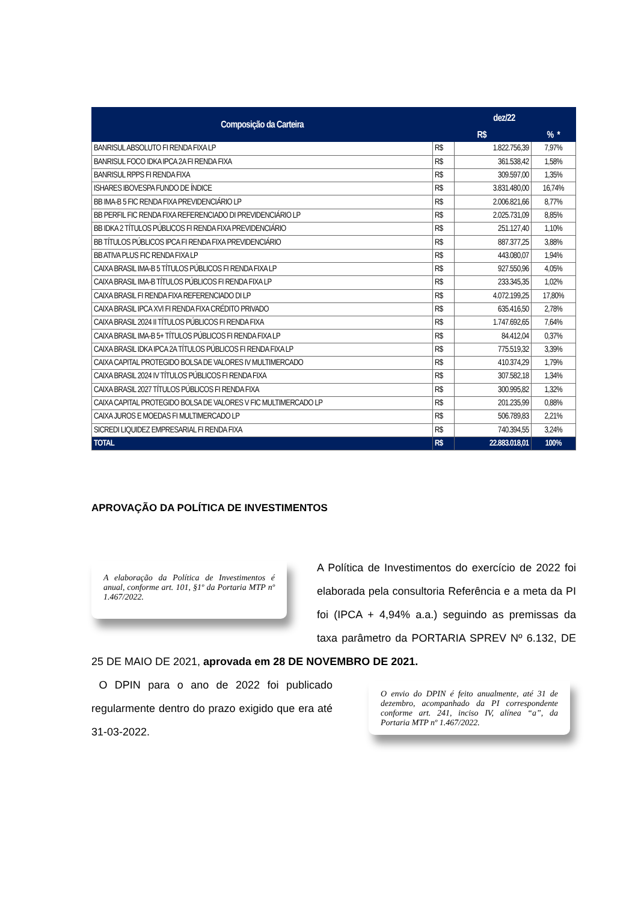| Composição da Carteira | dez/22 | | |
| --- | --- | --- | --- |
| | R$ | | % * |
| BANRISUL ABSOLUTO FI RENDA FIXA LP | R$ | 1.822.756,39 | 7,97% |
| BANRISUL FOCO IDKA IPCA 2A FI RENDA FIXA | R$ | 361.538,42 | 1,58% |
| BANRISUL RPPS FI RENDA FIXA | R$ | 309.597,00 | 1,35% |
| ISHARES IBOVESPA FUNDO DE ÍNDICE | R$ | 3.831.480,00 | 16,74% |
| BB IMA-B 5 FIC RENDA FIXA PREVIDENCIÁRIO LP | R$ | 2.006.821,66 | 8,77% |
| BB PERFIL FIC RENDA FIXA REFERENCIADO DI PREVIDENCIÁRIO LP | R$ | 2.025.731,09 | 8,85% |
| BB IDKA 2 TÍTULOS PÚBLICOS FI RENDA FIXA PREVIDENCIÁRIO | R$ | 251.127,40 | 1,10% |
| BB TÍTULOS PÚBLICOS IPCA FI RENDA FIXA PREVIDENCIÁRIO | R$ | 887.377,25 | 3,88% |
| BB ATIVA PLUS FIC RENDA FIXA LP | R$ | 443.080,07 | 1,94% |
| CAIXA BRASIL IMA-B 5 TÍTULOS PÚBLICOS FI RENDA FIXA LP | R$ | 927.550,96 | 4,05% |
| CAIXA BRASIL IMA-B TÍTULOS PÚBLICOS FI RENDA FIXA LP | R$ | 233.345,35 | 1,02% |
| CAIXA BRASIL FI RENDA FIXA REFERENCIADO DI LP | R$ | 4.072.199,25 | 17,80% |
| CAIXA BRASIL IPCA XVI FI RENDA FIXA CRÉDITO PRIVADO | R$ | 635.416,50 | 2,78% |
| CAIXA BRASIL 2024 II TÍTULOS PÚBLICOS FI RENDA FIXA | R$ | 1.747.692,65 | 7,64% |
| CAIXA BRASIL IMA-B 5+ TÍTULOS PÚBLICOS FI RENDA FIXA LP | R$ | 84.412,04 | 0,37% |
| CAIXA BRASIL IDKA IPCA 2A TÍTULOS PÚBLICOS FI RENDA FIXA LP | R$ | 775.519,32 | 3,39% |
| CAIXA CAPITAL PROTEGIDO BOLSA DE VALORES IV MULTIMERCADO | R$ | 410.374,29 | 1,79% |
| CAIXA BRASIL 2024 IV TÍTULOS PÚBLICOS FI RENDA FIXA | R$ | 307.582,18 | 1,34% |
| CAIXA BRASIL 2027 TÍTULOS PÚBLICOS FI RENDA FIXA | R$ | 300.995,82 | 1,32% |
| CAIXA CAPITAL PROTEGIDO BOLSA DE VALORES V FIC MULTIMERCADO LP | R$ | 201.235,99 | 0,88% |
| CAIXA JUROS E MOEDAS FI MULTIMERCADO LP | R$ | 506.789,83 | 2,21% |
| SICREDI LIQUIDEZ EMPRESARIAL FI RENDA FIXA | R$ | 740.394,55 | 3,24% |
| TOTAL | R$ | 22.883.018,01 | 100% |
APROVAÇÃO DA POLÍTICA DE INVESTIMENTOS
A elaboração da Política de Investimentos é anual, conforme art. 101, §1º da Portaria MTP nº 1.467/2022.
A Política de Investimentos do exercício de 2022 foi elaborada pela consultoria Referência e a meta da PI foi (IPCA + 4,94% a.a.) seguindo as premissas da taxa parâmetro da PORTARIA SPREV Nº 6.132, DE 25 DE MAIO DE 2021, aprovada em 28 DE NOVEMBRO DE 2021.
O envio do DPIN é feito anualmente, até 31 de dezembro, acompanhado da PI correspondente conforme art. 241, inciso IV, alínea “a”, da Portaria MTP nº 1.467/2022.
O DPIN para o ano de 2022 foi publicado regularmente dentro do prazo exigido que era até 31-03-2022.